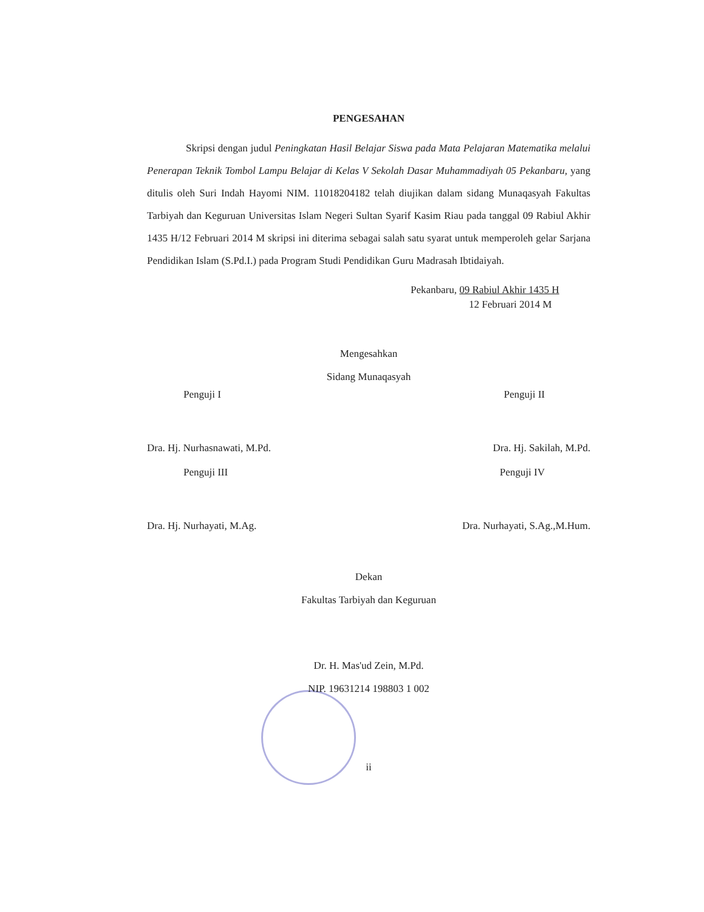PENGESAHAN
Skripsi dengan judul Peningkatan Hasil Belajar Siswa pada Mata Pelajaran Matematika melalui Penerapan Teknik Tombol Lampu Belajar di Kelas V Sekolah Dasar Muhammadiyah 05 Pekanbaru, yang ditulis oleh Suri Indah Hayomi NIM. 11018204182 telah diujikan dalam sidang Munaqasyah Fakultas Tarbiyah dan Keguruan Universitas Islam Negeri Sultan Syarif Kasim Riau pada tanggal 09 Rabiul Akhir 1435 H/12 Februari 2014 M skripsi ini diterima sebagai salah satu syarat untuk memperoleh gelar Sarjana Pendidikan Islam (S.Pd.I.) pada Program Studi Pendidikan Guru Madrasah Ibtidaiyah.
Pekanbaru, 09 Rabiul Akhir 1435 H
12 Februari 2014 M
Mengesahkan
Sidang Munaqasyah
Penguji I
Dra. Hj. Nurhasnawati, M.Pd.
Penguji II
Dra. Hj. Sakilah, M.Pd.
Penguji III
Dra. Hj. Nurhayati, M.Ag.
Penguji IV
Dra. Nurhayati, S.Ag.,M.Hum.
Dekan
Fakultas Tarbiyah dan Keguruan
Dr. H. Mas'ud Zein, M.Pd.
NIP. 19631214 198803 1 002
ii